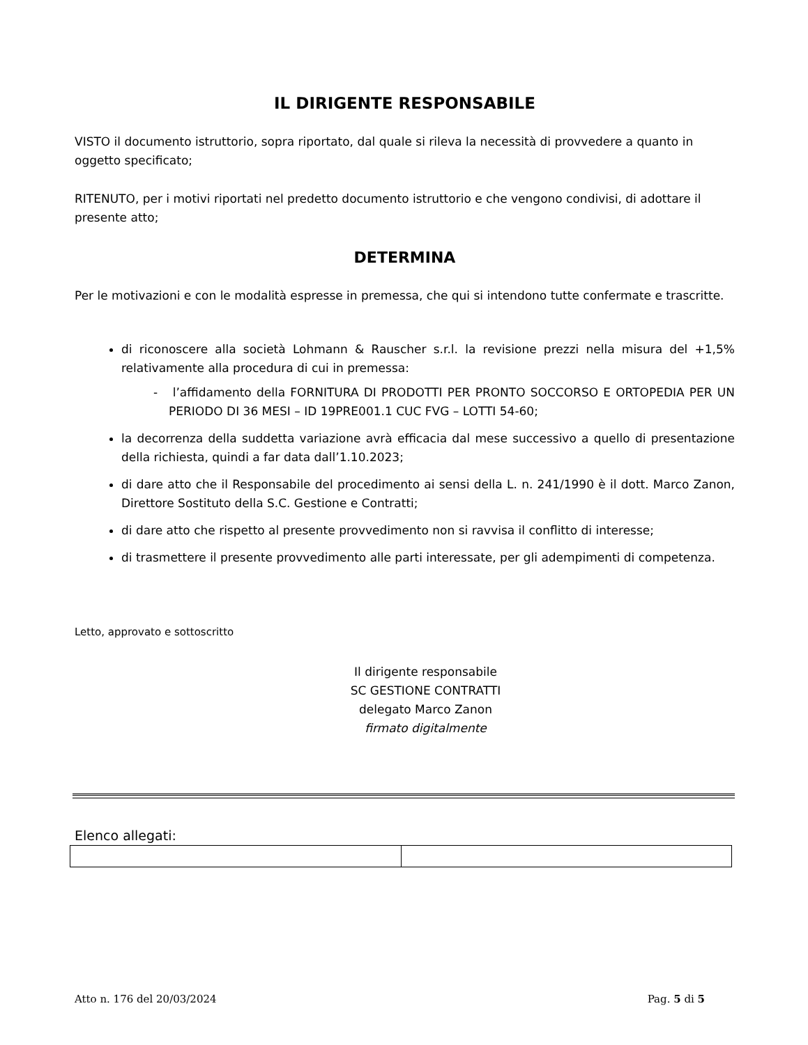IL DIRIGENTE RESPONSABILE
VISTO il documento istruttorio, sopra riportato, dal quale si rileva la necessità di provvedere a quanto in oggetto specificato;
RITENUTO, per i motivi riportati nel predetto documento istruttorio e che vengono condivisi, di adottare il presente atto;
DETERMINA
Per le motivazioni e con le modalità espresse in premessa, che qui si intendono tutte confermate e trascritte.
di riconoscere alla società Lohmann & Rauscher s.r.l. la revisione prezzi nella misura del +1,5% relativamente alla procedura di cui in premessa:
- l’affidamento della FORNITURA DI PRODOTTI PER PRONTO SOCCORSO E ORTOPEDIA PER UN PERIODO DI 36 MESI – ID 19PRE001.1 CUC FVG – LOTTI 54-60;
la decorrenza della suddetta variazione avrà efficacia dal mese successivo a quello di presentazione della richiesta, quindi a far data dall’1.10.2023;
di dare atto che il Responsabile del procedimento ai sensi della L. n. 241/1990 è il dott. Marco Zanon, Direttore Sostituto della S.C. Gestione e Contratti;
di dare atto che rispetto al presente provvedimento non si ravvisa il conflitto di interesse;
di trasmettere il presente provvedimento alle parti interessate, per gli adempimenti di competenza.
Letto, approvato e sottoscritto
Il dirigente responsabile
SC GESTIONE CONTRATTI
delegato Marco Zanon
firmato digitalmente
Elenco allegati:
Atto n. 176 del 20/03/2024 Pag. 5 di 5